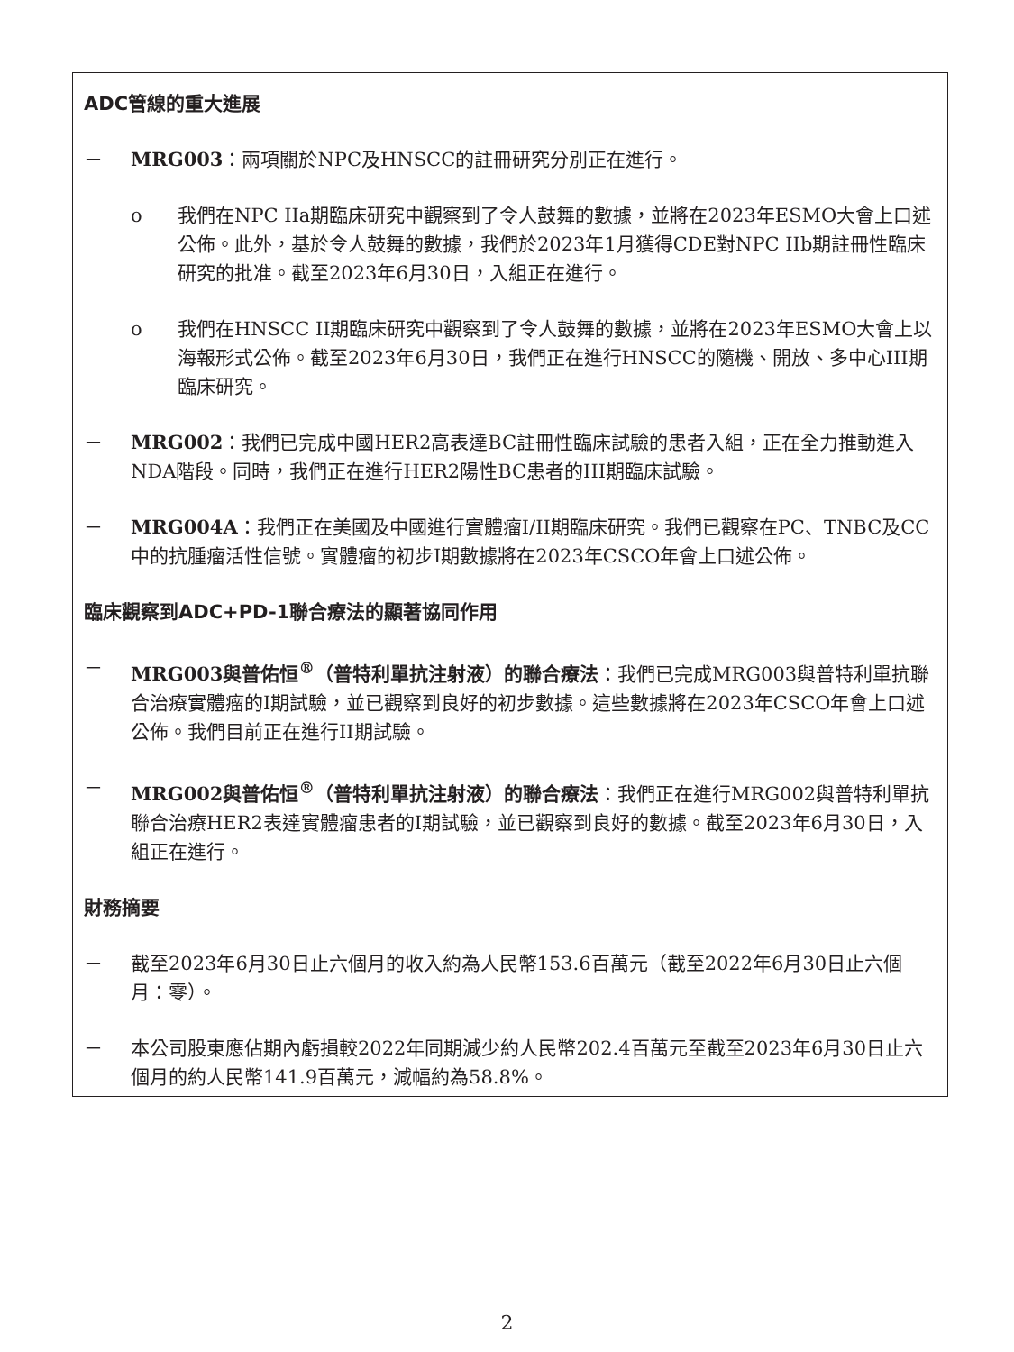ADC管線的重大進展
－ MRG003：兩項關於NPC及HNSCC的註冊研究分別正在進行。
o 我們在NPC IIa期臨床研究中觀察到了令人鼓舞的數據，並將在2023年ESMO大會上口述公佈。此外，基於令人鼓舞的數據，我們於2023年1月獲得CDE對NPC IIb期註冊性臨床研究的批准。截至2023年6月30日，入組正在進行。
o 我們在HNSCC II期臨床研究中觀察到了令人鼓舞的數據，並將在2023年ESMO大會上以海報形式公佈。截至2023年6月30日，我們正在進行HNSCC的隨機、開放、多中心III期臨床研究。
－ MRG002：我們已完成中國HER2高表達BC註冊性臨床試驗的患者入組，正在全力推動進入NDA階段。同時，我們正在進行HER2陽性BC患者的III期臨床試驗。
－ MRG004A：我們正在美國及中國進行實體瘤I/II期臨床研究。我們已觀察在PC、TNBC及CC中的抗腫瘤活性信號。實體瘤的初步I期數據將在2023年CSCO年會上口述公佈。
臨床觀察到ADC+PD-1聯合療法的顯著協同作用
－ MRG003與普佑恒<sup>®</sup>（普特利單抗注射液）的聯合療法：我們已完成MRG003與普特利單抗聯合治療實體瘤的I期試驗，並已觀察到良好的初步數據。這些數據將在2023年CSCO年會上口述公佈。我們目前正在進行II期試驗。
－ MRG002與普佑恒<sup>®</sup>（普特利單抗注射液）的聯合療法：我們正在進行MRG002與普特利單抗聯合治療HER2表達實體瘤患者的I期試驗，並已觀察到良好的數據。截至2023年6月30日，入組正在進行。
財務摘要
－ 截至2023年6月30日止六個月的收入約為人民幣153.6百萬元（截至2022年6月30日止六個月：零）。
－ 本公司股東應佔期內虧損較2022年同期減少約人民幣202.4百萬元至截至2023年6月30日止六個月的約人民幣141.9百萬元，減幅約為58.8%。
2